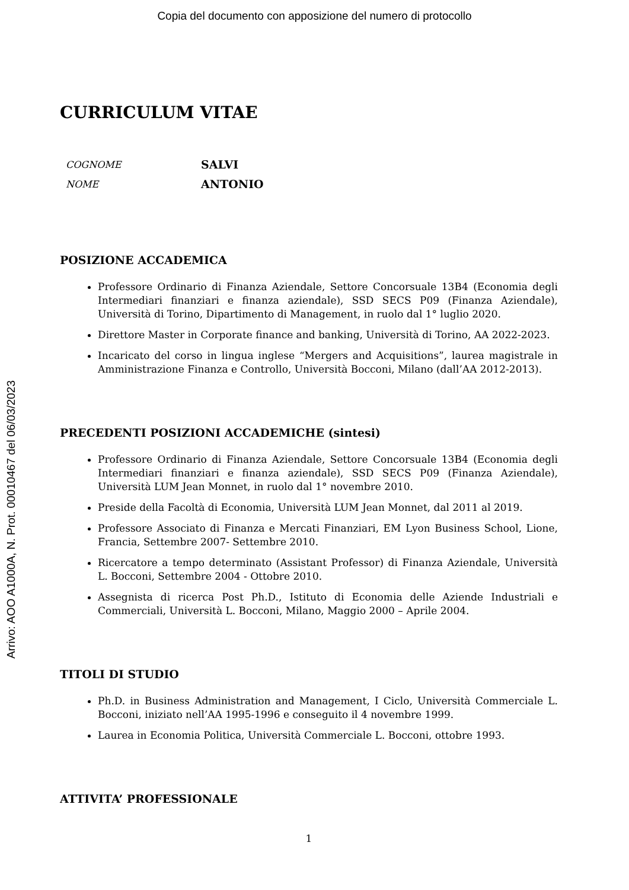Copia del documento con apposizione del numero di protocollo
Arrivo: AOO A1000A, N. Prot. 00010467 del 06/03/2023
CURRICULUM VITAE
COGNOME SALVI
NOME ANTONIO
POSIZIONE ACCADEMICA
Professore Ordinario di Finanza Aziendale, Settore Concorsuale 13B4 (Economia degli Intermediari finanziari e finanza aziendale), SSD SECS P09 (Finanza Aziendale), Università di Torino, Dipartimento di Management, in ruolo dal 1° luglio 2020.
Direttore Master in Corporate finance and banking, Università di Torino, AA 2022-2023.
Incaricato del corso in lingua inglese “Mergers and Acquisitions”, laurea magistrale in Amministrazione Finanza e Controllo, Università Bocconi, Milano (dall’AA 2012-2013).
PRECEDENTI POSIZIONI ACCADEMICHE (sintesi)
Professore Ordinario di Finanza Aziendale, Settore Concorsuale 13B4 (Economia degli Intermediari finanziari e finanza aziendale), SSD SECS P09 (Finanza Aziendale), Università LUM Jean Monnet, in ruolo dal 1° novembre 2010.
Preside della Facoltà di Economia, Università LUM Jean Monnet, dal 2011 al 2019.
Professore Associato di Finanza e Mercati Finanziari, EM Lyon Business School, Lione, Francia, Settembre 2007- Settembre 2010.
Ricercatore a tempo determinato (Assistant Professor) di Finanza Aziendale, Università L. Bocconi, Settembre 2004 - Ottobre 2010.
Assegnista di ricerca Post Ph.D., Istituto di Economia delle Aziende Industriali e Commerciali, Università L. Bocconi, Milano, Maggio 2000 – Aprile 2004.
TITOLI DI STUDIO
Ph.D. in Business Administration and Management, I Ciclo, Università Commerciale L. Bocconi, iniziato nell’AA 1995-1996 e conseguito il 4 novembre 1999.
Laurea in Economia Politica, Università Commerciale L. Bocconi, ottobre 1993.
ATTIVITA’ PROFESSIONALE
1